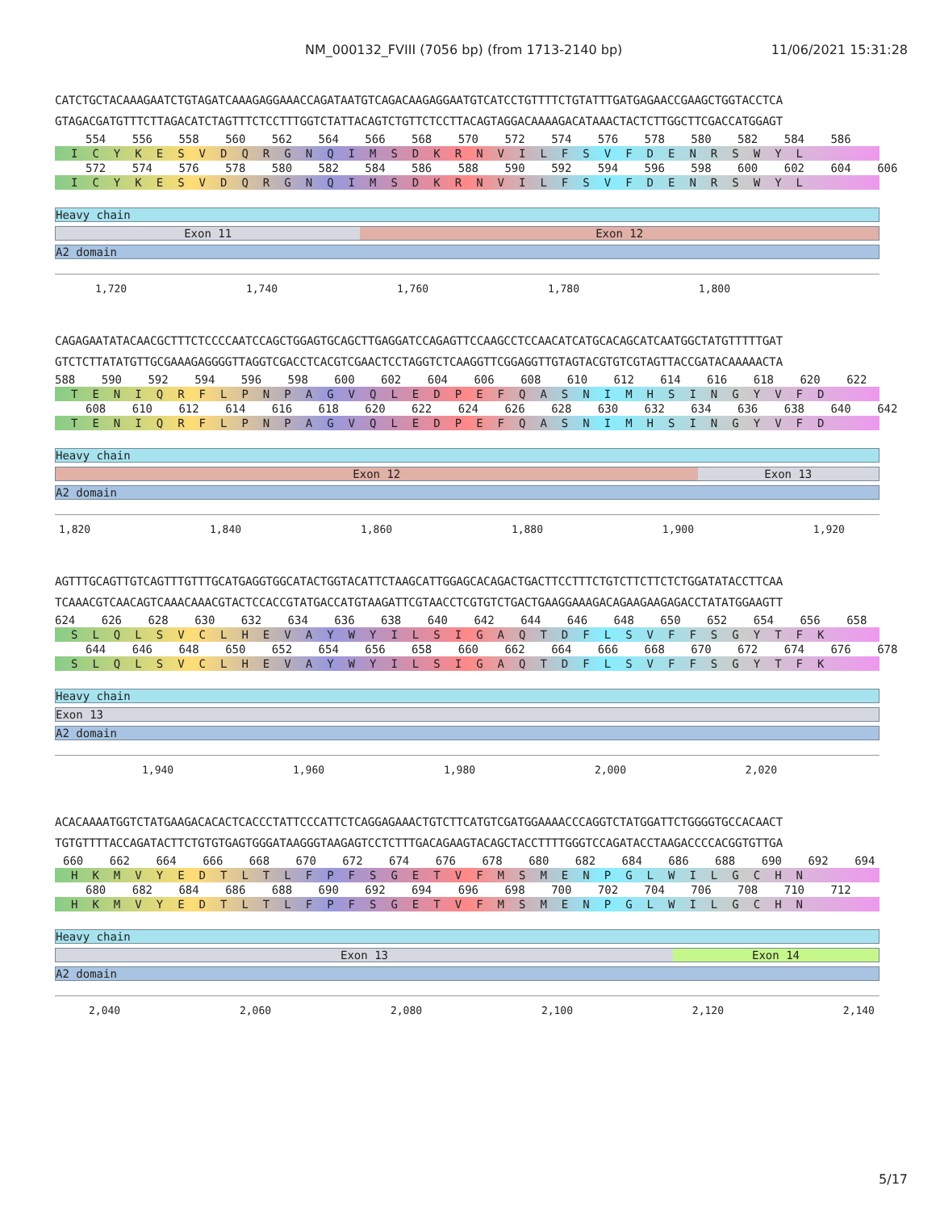NM_000132_FVIII (7056 bp) (from 1713-2140 bp) 11/06/2021 15:31:28
CATCTGCTACAAAGAATCTGTAGATCAAAGAGGAAACCAGATAATGTCAGACAAGAGGAATGTCATCCTGTTTTCTGTATTTGATGAGAACCGAAGCTGGTACCTCA
GTAGACGATGTTTCTTAGACATCTAGTTTCTCCTTTGGTCTATTACAGTCTGTTCTCCTTACAGTAGGACAAAAGACATAAACTACTCTTGGCTTCGACCATGGAGT
554 556 558 560 562 564 566 568 570 572 574 576 578 580 582 584 586
ICYKESVDQRGNQIMSDKRNVILFSVFDENRSWYL
572 574 576 578 580 582 584 586 588 590 592 594 596 598 600 602 604 606
ICYKESVDQRGNQIMSDKRNVILFSVFDENRSWYL
Heavy chain
Exon 11 Exon 12
A2 domain
1,720 1,740 1,760 1,780 1,800
CAGAGAATATACAACGCTTTCTCCCCAATCCAGCTGGAGTGCAGCTTGAGGATCCAGAGTTCCAAGCCTCCAACATCATGCACAGCATCAATGGCTATGTTTTTGAT
GTCTCTTATATGTTGCGAAAGAGGGGTTAGGTCGACCTCACGTCGAACTCCTAGGTCTCAAGGTTCGGAGGTTGTAGTACGTGTCGTAGTTACCGATACAAAAACTA
588 590 592 594 596 598 600 602 604 606 608 610 612 614 616 618 620 622
TENIQRFLPNPAGVQLEDPEFQASNIMHSINGYVFD
608 610 612 614 616 618 620 622 624 626 628 630 632 634 636 638 640 642
TENIQRFLPNPAGVQLEDPEFQASNIMHSINGYVFD
Heavy chain
Exon 12 Exon 13
A2 domain
1,820 1,840 1,860 1,880 1,900 1,920
AGTTTGCAGTTGTCAGTTTGTTTGCATGAGGTGGCATACTGGTACATTCTAAGCATTGGAGCACAGACTGACTTCCTTTCTGTCTTCTTCTCTGGATATACCTTCAA
TCAAACGTCAACAGTCAAACAAACGTACTCCACCGTATGACCATGTAAGATTCGTAACCTCGTGTCTGACTGAAGGAAAGACAGAAGAAGAGACCTATATGGAAGTT
624 626 628 630 632 634 636 638 640 642 644 646 648 650 652 654 656 658
SLQLSVCLHEVAYWYILSIGAQTDFLSVFFSGYTFK
644 646 648 650 652 654 656 658 660 662 664 666 668 670 672 674 676 678
SLQLSVCLHEVAYWYILSIGAQTDFLSVFFSGYTFK
Heavy chain
Exon 13
A2 domain
1,940 1,960 1,980 2,000 2,020
ACACAAAATGGTCTATGAAGACACACTCACCCTATTCCCATTCTCAGGAGAAACTGTCTTCATGTCGATGGAAAACCCAGGTCTATGGATTCTGGGGTGCCACAACT
TGTGTTTTACCAGATACTTCTGTGTGAGTGGGATAAGGGTAAGAGTCCTCTTTGACAGAAGTACAGCTACCTTTTGGGTCCAGATACCTAAGACCCCACGGTGTTGA
660 662 664 666 668 670 672 674 676 678 680 682 684 686 688 690 692 694
HKMVYEDTLTLFPFSGETVFMSMENPGLWILGCHN
680 682 684 686 688 690 692 694 696 698 700 702 704 706 708 710 712
HKMVYEDTLTLFPFSGETVFMSMENPGLWILGCHN
Heavy chain
Exon 13 Exon 14
A2 domain
2,040 2,060 2,080 2,100 2,120 2,140
5/17